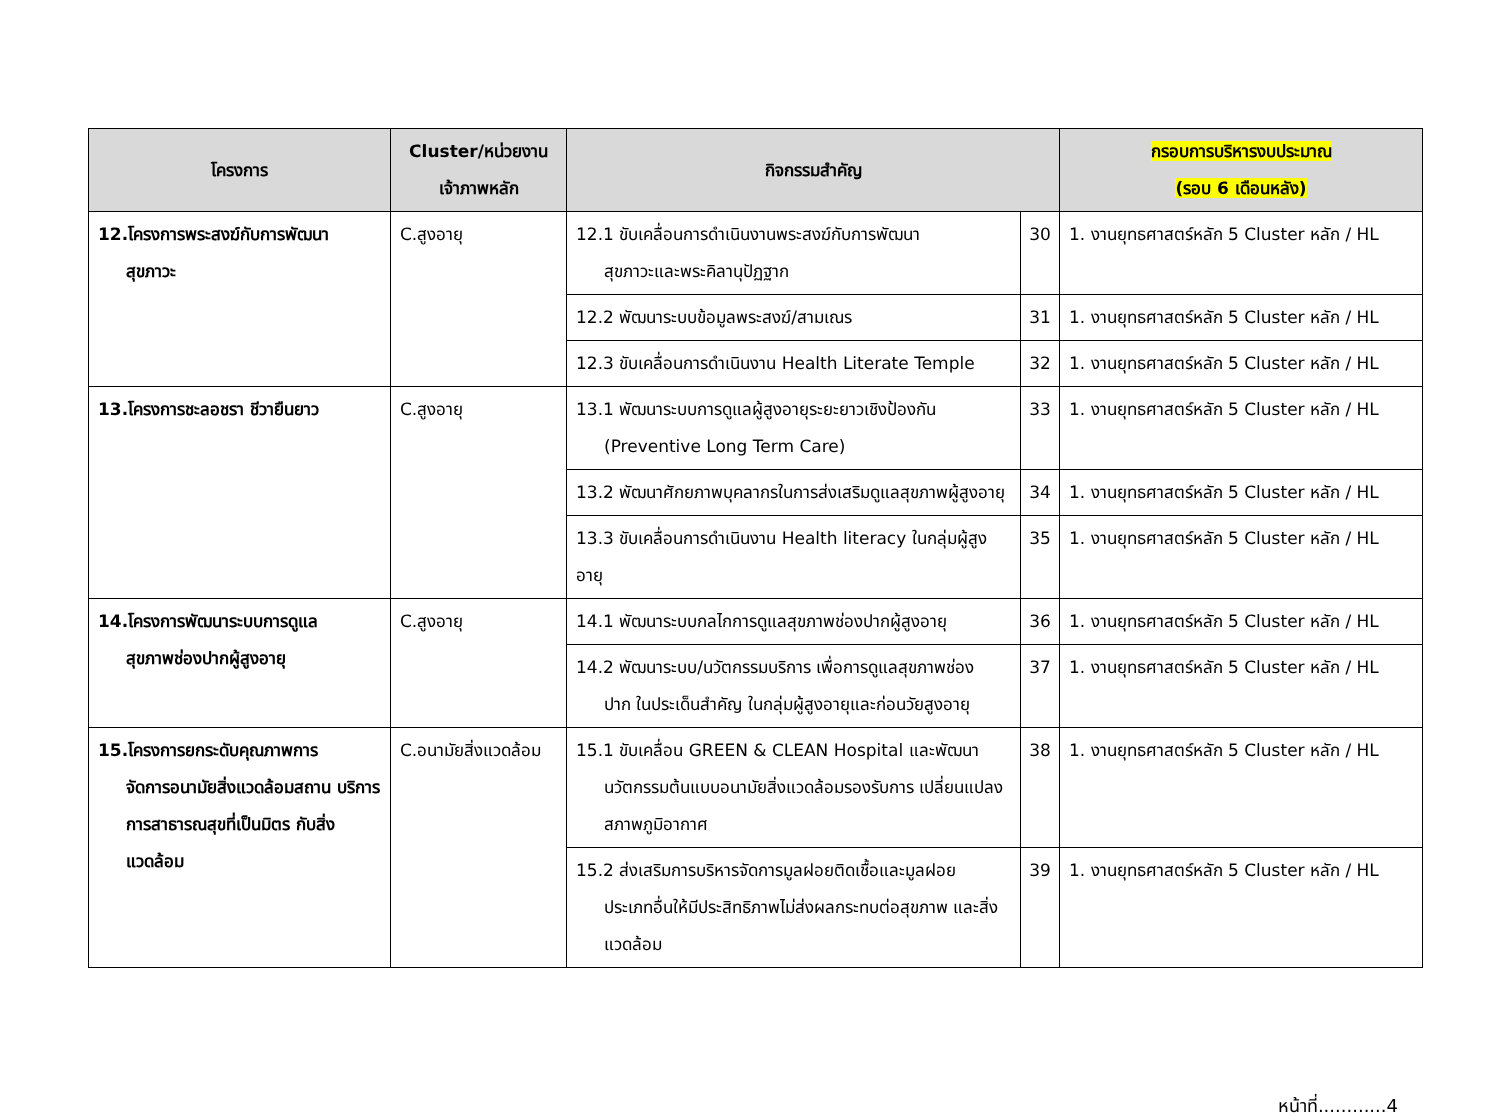| โครงการ | Cluster/หน่วยงาน เจ้าภาพหลัก | กิจกรรมสำคัญ | | กรอบการบริหารงบประมาณ (รอบ 6 เดือนหลัง) |
| --- | --- | --- | --- | --- |
| 12.โครงการพระสงฆ์กับการพัฒนา สุขภาวะ | C.สูงอายุ | 12.1 ขับเคลื่อนการดำเนินงานพระสงฆ์กับการพัฒนา สุขภาวะและพระคิลานุปัฏฐาก | 30 | 1. งานยุทธศาสตร์หลัก 5 Cluster หลัก / HL |
| | | 12.2 พัฒนาระบบข้อมูลพระสงฆ์/สามเณร | 31 | 1. งานยุทธศาสตร์หลัก 5 Cluster หลัก / HL |
| | | 12.3 ขับเคลื่อนการดำเนินงาน Health Literate Temple | 32 | 1. งานยุทธศาสตร์หลัก 5 Cluster หลัก / HL |
| 13.โครงการชะลอชรา ชีวายืนยาว | C.สูงอายุ | 13.1 พัฒนาระบบการดูแลผู้สูงอายุระยะยาวเชิงป้องกัน (Preventive Long Term Care) | 33 | 1. งานยุทธศาสตร์หลัก 5 Cluster หลัก / HL |
| | | 13.2 พัฒนาศักยภาพบุคลากรในการส่งเสริมดูแลสุขภาพผู้สูงอายุ | 34 | 1. งานยุทธศาสตร์หลัก 5 Cluster หลัก / HL |
| | | 13.3 ขับเคลื่อนการดำเนินงาน Health literacy ในกลุ่มผู้สูงอายุ | 35 | 1. งานยุทธศาสตร์หลัก 5 Cluster หลัก / HL |
| 14.โครงการพัฒนาระบบการดูแล สุขภาพช่องปากผู้สูงอายุ | C.สูงอายุ | 14.1 พัฒนาระบบกลไกการดูแลสุขภาพช่องปากผู้สูงอายุ | 36 | 1. งานยุทธศาสตร์หลัก 5 Cluster หลัก / HL |
| | | 14.2 พัฒนาระบบ/นวัตกรรมบริการ เพื่อการดูแลสุขภาพช่อง ปาก ในประเด็นสำคัญ ในกลุ่มผู้สูงอายุและก่อนวัยสูงอายุ | 37 | 1. งานยุทธศาสตร์หลัก 5 Cluster หลัก / HL |
| 15.โครงการยกระดับคุณภาพการ จัดการอนามัยสิ่งแวดล้อมสถาน บริการการสาธารณสุขที่เป็นมิตร กับสิ่งแวดล้อม | C.อนามัยสิ่งแวดล้อม | 15.1 ขับเคลื่อน GREEN & CLEAN Hospital และพัฒนา นวัตกรรมต้นแบบอนามัยสิ่งแวดล้อมรองรับการ เปลี่ยนแปลงสภาพภูมิอากาศ | 38 | 1. งานยุทธศาสตร์หลัก 5 Cluster หลัก / HL |
| | | 15.2 ส่งเสริมการบริหารจัดการมูลฝอยติดเชื้อและมูลฝอย ประเภทอื่นให้มีประสิทธิภาพไม่ส่งผลกระทบต่อสุขภาพ และสิ่งแวดล้อม | 39 | 1. งานยุทธศาสตร์หลัก 5 Cluster หลัก / HL |
หน้าที่............4